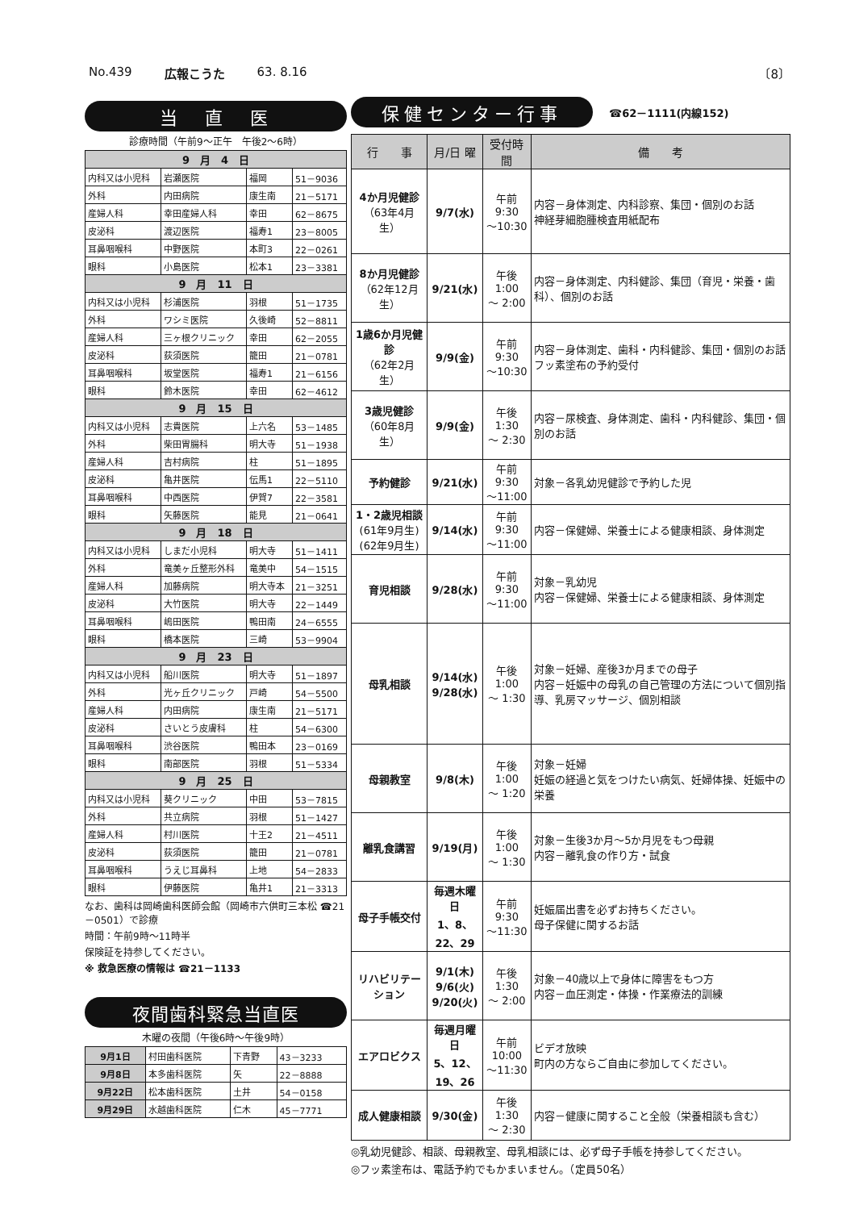No.439 広報こうた 63. 8.16 〔8〕
当　直　医
診療時間（午前9～正午　午後2～6時）
| 9 月 4 日 | | | |
| 内科又は小児科 | 岩瀬医院 | 福岡 | 51－9036 |
| 外科 | 内田病院 | 康生南 | 21－5171 |
| 産婦人科 | 幸田産婦人科 | 幸田 | 62－8675 |
| 皮泌科 | 渡辺医院 | 福寿1 | 23－8005 |
| 耳鼻咽喉科 | 中野医院 | 本町3 | 22－0261 |
| 眼科 | 小島医院 | 松本1 | 23－3381 |
| 9 月 11 日 | | | |
| 内科又は小児科 | 杉浦医院 | 羽根 | 51－1735 |
| 外科 | ワシミ医院 | 久後崎 | 52－8811 |
| 産婦人科 | 三ヶ根クリニック | 幸田 | 62－2055 |
| 皮泌科 | 荻須医院 | 籠田 | 21－0781 |
| 耳鼻咽喉科 | 坂堂医院 | 福寿1 | 21－6156 |
| 眼科 | 鈴木医院 | 幸田 | 62－4612 |
| 9 月 15 日 | | | |
| 内科又は小児科 | 志貴医院 | 上六名 | 53－1485 |
| 外科 | 柴田胃腸科 | 明大寺 | 51－1938 |
| 産婦人科 | 吉村病院 | 柱 | 51－1895 |
| 皮泌科 | 亀井医院 | 伝馬1 | 22－5110 |
| 耳鼻咽喉科 | 中西医院 | 伊賀7 | 22－3581 |
| 眼科 | 矢藤医院 | 能見 | 21－0641 |
| 9 月 18 日 | | | |
| 内科又は小児科 | しまだ小児科 | 明大寺 | 51－1411 |
| 外科 | 竜美ヶ丘整形外科 | 竜美中 | 54－1515 |
| 産婦人科 | 加藤病院 | 明大寺本 | 21－3251 |
| 皮泌科 | 大竹医院 | 明大寺 | 22－1449 |
| 耳鼻咽喉科 | 嶋田医院 | 鴨田南 | 24－6555 |
| 眼科 | 橋本医院 | 三崎 | 53－9904 |
| 9 月 23 日 | | | |
| 内科又は小児科 | 船川医院 | 明大寺 | 51－1897 |
| 外科 | 光ヶ丘クリニック | 戸崎 | 54－5500 |
| 産婦人科 | 内田病院 | 康生南 | 21－5171 |
| 皮泌科 | さいとう皮膚科 | 柱 | 54－6300 |
| 耳鼻咽喉科 | 渋谷医院 | 鴨田本 | 23－0169 |
| 眼科 | 南部医院 | 羽根 | 51－5334 |
| 9 月 25 日 | | | |
| 内科又は小児科 | 葵クリニック | 中田 | 53－7815 |
| 外科 | 共立病院 | 羽根 | 51－1427 |
| 産婦人科 | 村川医院 | 十王2 | 21－4511 |
| 皮泌科 | 荻須医院 | 籠田 | 21－0781 |
| 耳鼻咽喉科 | うえじ耳鼻科 | 上地 | 54－2833 |
| 眼科 | 伊藤医院 | 亀井1 | 21－3313 |
なお、歯科は岡崎歯科医師会館（岡崎市六供町三本松 ☎21－0501）で診療
時間：午前9時～11時半
保険証を持参してください。
※ 救急医療の情報は ☎21－1133
夜間歯科緊急当直医
木曜の夜間（午後6時～午後9時）
| 9月1日 | 村田歯科医院 | 下青野 | 43－3233 |
| 9月8日 | 本多歯科医院 | 矢 | 22－8888 |
| 9月22日 | 松本歯科医院 | 土井 | 54－0158 |
| 9月29日 | 水越歯科医院 | 仁木 | 45－7771 |
保健センター行事
☎62－1111(内線152)
| 行 事 | 月/日 曜 | 受付時間 | 備 考 |
| --- | --- | --- | --- |
| 4か月児健診 （63年4月生） | 9/7(水) | 午前 9:30 ～10:30 | 内容－身体測定、内科診察、集団・個別のお話 神経芽細胞腫検査用紙配布 |
| 8か月児健診 （62年12月生） | 9/21(水) | 午後 1:00 ～ 2:00 | 内容－身体測定、内科健診、集団（育児・栄養・歯科）、個別のお話 |
| 1歳6か月児健診 （62年2月生） | 9/9(金) | 午前 9:30 ～10:30 | 内容－身体測定、歯科・内科健診、集団・個別のお話 フッ素塗布の予約受付 |
| 3歳児健診 （60年8月生） | 9/9(金) | 午後 1:30 ～ 2:30 | 内容－尿検査、身体測定、歯科・内科健診、集団・個別のお話 |
| 予約健診 | 9/21(水) | 午前 9:30 ～11:00 | 対象－各乳幼児健診で予約した児 |
| 1・2歳児相談 (61年9月生) (62年9月生) | 9/14(水) | 午前 9:30 ～11:00 | 内容－保健婦、栄養士による健康相談、身体測定 |
| 育児相談 | 9/28(水) | 午前 9:30 ～11:00 | 対象－乳幼児 内容－保健婦、栄養士による健康相談、身体測定 |
| 母乳相談 | 9/14(水) 9/28(水) | 午後 1:00 ～ 1:30 | 対象－妊婦、産後3か月までの母子 内容－妊娠中の母乳の自己管理の方法について個別指導、乳房マッサージ、個別相談 |
| 母親教室 | 9/8(木) | 午後 1:00 ～ 1:20 | 対象－妊婦 妊娠の経過と気をつけたい病気、妊婦体操、妊娠中の栄養 |
| 離乳食講習 | 9/19(月) | 午後 1:00 ～ 1:30 | 対象－生後3か月～5か月児をもつ母親 内容－離乳食の作り方・試食 |
| 母子手帳交付 | 毎週木曜日 1、8、 22、29 | 午前 9:30 ～11:30 | 妊娠届出書を必ずお持ちください。 母子保健に関するお話 |
| リハビリテーション | 9/1(木) 9/6(火) 9/20(火) | 午後 1:30 ～ 2:00 | 対象－40歳以上で身体に障害をもつ方 内容－血圧測定・体操・作業療法的訓練 |
| エアロビクス | 毎週月曜日 5、12、 19、26 | 午前10:00 ～11:30 | ビデオ放映 町内の方ならご自由に参加してください。 |
| 成人健康相談 | 9/30(金) | 午後 1:30 ～ 2:30 | 内容－健康に関すること全般（栄養相談も含む） |
◎乳幼児健診、相談、母親教室、母乳相談には、必ず母子手帳を持参してください。
◎フッ素塗布は、電話予約でもかまいません。（定員50名）